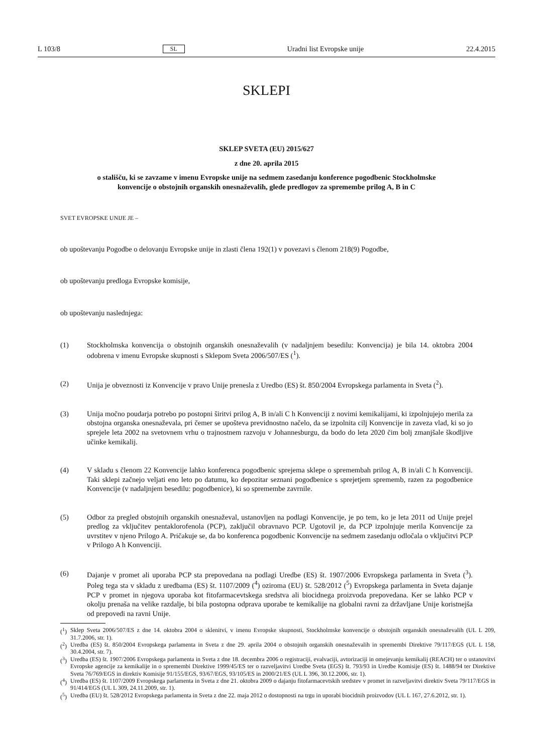L 103/8 SL Uradni list Evropske unije 22.4.2015
SKLEPI
SKLEP SVETA (EU) 2015/627
z dne 20. aprila 2015
o stališču, ki se zavzame v imenu Evropske unije na sedmem zasedanju konference pogodbenic Stockholmske konvencije o obstojnih organskih onesnaževalih, glede predlogov za spremembe prilog A, B in C
SVET EVROPSKE UNIJE JE –
ob upoštevanju Pogodbe o delovanju Evropske unije in zlasti člena 192(1) v povezavi s členom 218(9) Pogodbe,
ob upoštevanju predloga Evropske komisije,
ob upoštevanju naslednjega:
(1) Stockholmska konvencija o obstojnih organskih onesnaževalih (v nadaljnjem besedilu: Konvencija) je bila 14. oktobra 2004 odobrena v imenu Evropske skupnosti s Sklepom Sveta 2006/507/ES (<sup>1</sup>).
(2) Unija je obveznosti iz Konvencije v pravo Unije prenesla z Uredbo (ES) št. 850/2004 Evropskega parlamenta in Sveta (<sup>2</sup>).
(3) Unija močno poudarja potrebo po postopni širitvi prilog A, B in/ali C h Konvenciji z novimi kemikalijami, ki izpolnjujejo merila za obstojna organska onesnaževala, pri čemer se upošteva previdnostno načelo, da se izpolnita cilj Konvencije in zaveza vlad, ki so jo sprejele leta 2002 na svetovnem vrhu o trajnostnem razvoju v Johannesburgu, da bodo do leta 2020 čim bolj zmanjšale škodljive učinke kemikalij.
(4) V skladu s členom 22 Konvencije lahko konferenca pogodbenic sprejema sklepe o spremembah prilog A, B in/ali C h Konvenciji. Taki sklepi začnejo veljati eno leto po datumu, ko depozitar seznani pogodbenice s sprejetjem sprememb, razen za pogodbenice Konvencije (v nadaljnjem besedilu: pogodbenice), ki so spremembe zavrnile.
(5) Odbor za pregled obstojnih organskih onesnaževal, ustanovljen na podlagi Konvencije, je po tem, ko je leta 2011 od Unije prejel predlog za vključitev pentaklorofenola (PCP), zaključil obravnavo PCP. Ugotovil je, da PCP izpolnjuje merila Konvencije za uvrstitev v njeno Prilogo A. Pričakuje se, da bo konferenca pogodbenic Konvencije na sedmem zasedanju odločala o vključitvi PCP v Prilogo A h Konvenciji.
(6) Dajanje v promet ali uporaba PCP sta prepovedana na podlagi Uredbe (ES) št. 1907/2006 Evropskega parlamenta in Sveta (<sup>3</sup>). Poleg tega sta v skladu z uredbama (ES) št. 1107/2009 (<sup>4</sup>) oziroma (EU) št. 528/2012 (<sup>5</sup>) Evropskega parlamenta in Sveta dajanje PCP v promet in njegova uporaba kot fitofarmacevtskega sredstva ali biocidnega proizvoda prepovedana. Ker se lahko PCP v okolju prenaša na velike razdalje, bi bila postopna odprava uporabe te kemikalije na globalni ravni za državljane Unije koristnejša od prepovedi na ravni Unije.
(<sup>1</sup>)
Sklep Sveta 2006/507/ES z dne 14. oktobra 2004 o sklenitvi, v imenu Evropske skupnosti, Stockholmske konvencije o obstojnih organskih onesnaževalih (UL L 209, 31.7.2006, str. 1).
(<sup>2</sup>)
Uredba (ES) št. 850/2004 Evropskega parlamenta in Sveta z dne 29. aprila 2004 o obstojnih organskih onesnaževalih in spremembi Direktive 79/117/EGS (UL L 158, 30.4.2004, str. 7).
(<sup>3</sup>)
Uredba (ES) št. 1907/2006 Evropskega parlamenta in Sveta z dne 18. decembra 2006 o registraciji, evalvaciji, avtorizaciji in omejevanju kemikalij (REACH) ter o ustanovitvi Evropske agencije za kemikalije in o spremembi Direktive 1999/45/ES ter o razveljavitvi Uredbe Sveta (EGS) št. 793/93 in Uredbe Komisije (ES) št. 1488/94 ter Direktive Sveta 76/769/EGS in direktiv Komisije 91/155/EGS, 93/67/EGS, 93/105/ES in 2000/21/ES (UL L 396, 30.12.2006, str. 1).
(<sup>4</sup>)
Uredba (ES) št. 1107/2009 Evropskega parlamenta in Sveta z dne 21. oktobra 2009 o dajanju fitofarmacevtskih sredstev v promet in razveljavitvi direktiv Sveta 79/117/EGS in 91/414/EGS (UL L 309, 24.11.2009, str. 1).
(<sup>5</sup>)
Uredba (EU) št. 528/2012 Evropskega parlamenta in Sveta z dne 22. maja 2012 o dostopnosti na trgu in uporabi biocidnih proizvodov (UL L 167, 27.6.2012, str. 1).